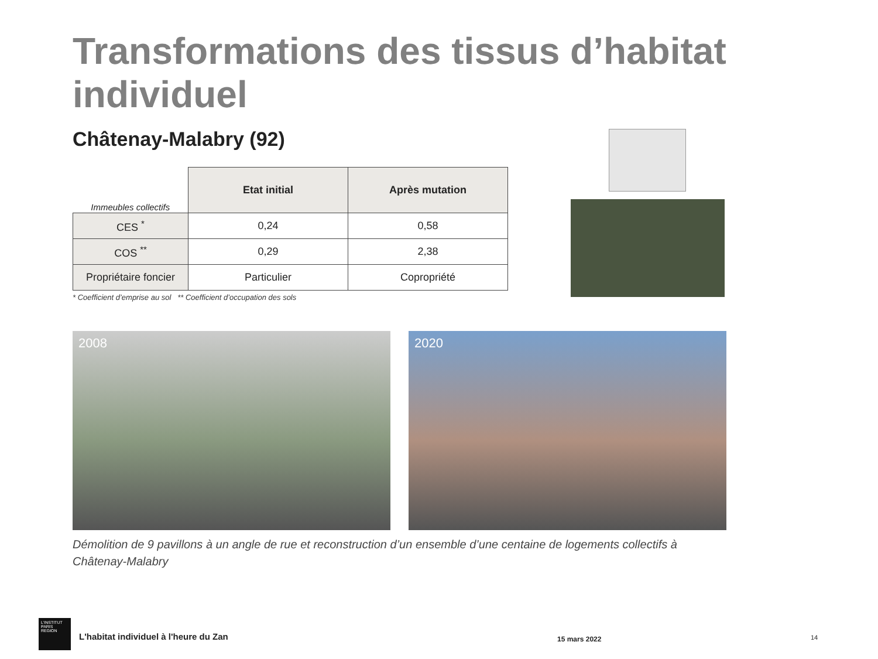Transformations des tissus d’habitat individuel
Châtenay-Malabry (92)
| Immeubles collectifs | Etat initial | Après mutation |
| CES <sup>*</sup> | 0,24 | 0,58 |
| COS <sup>**</sup> | 0,29 | 2,38 |
| Propriétaire foncier | Particulier | Copropriété |
* Coefficient d’emprise au sol ** Coefficient d’occupation des sols
2008 2020
Démolition de 9 pavillons à un angle de rue et reconstruction d’un ensemble d’une centaine de logements collectifs à Châtenay-Malabry
L'INSTITUT
PARIS
REGION
L'habitat individuel à l'heure du Zan
15 mars 2022 14